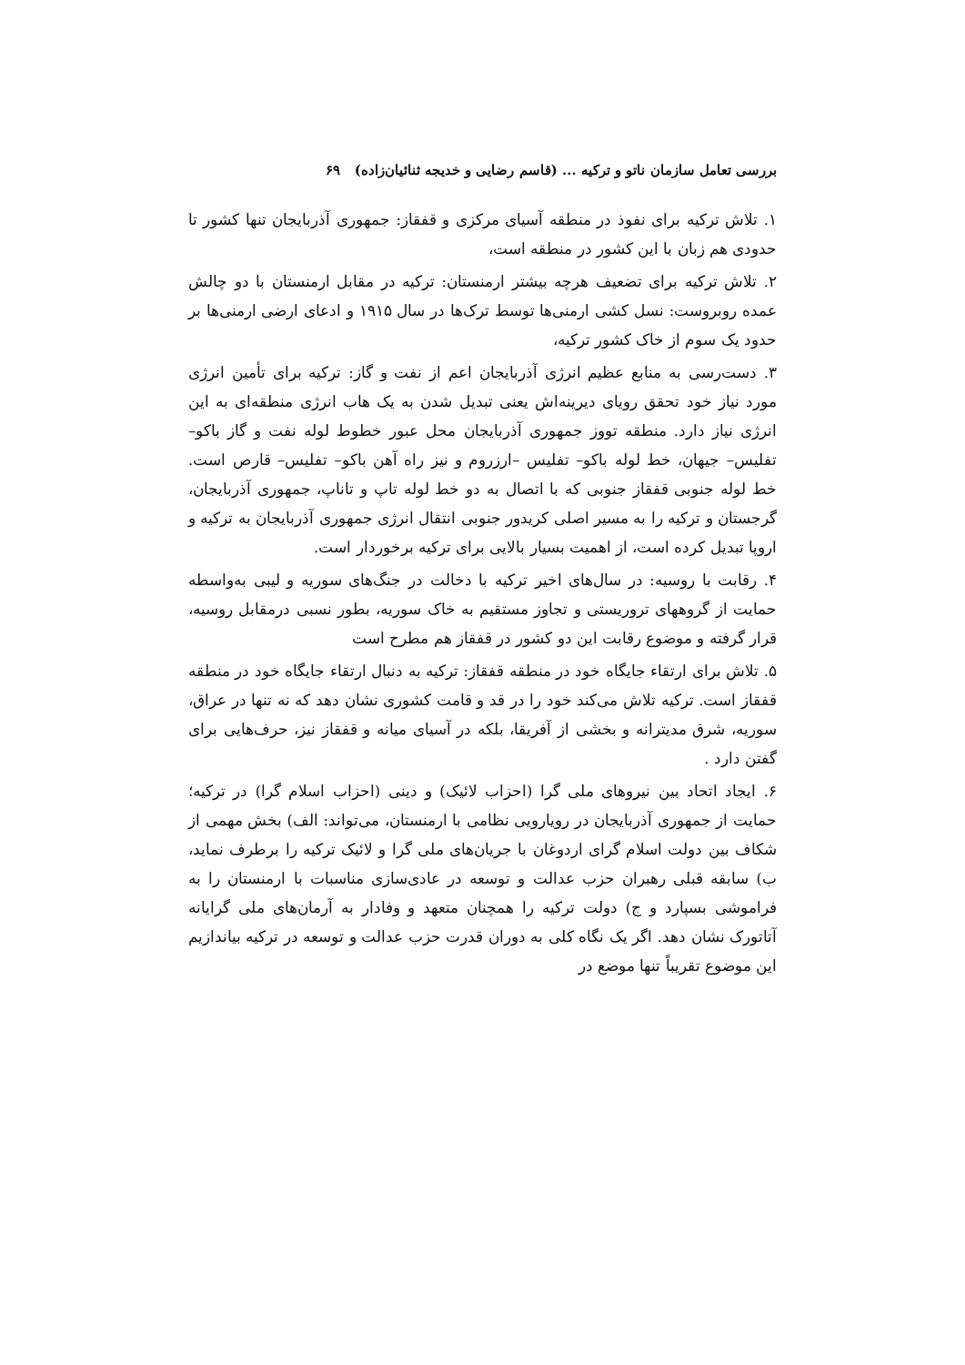بررسی تعامل سازمان ناتو و ترکیه ... (قاسم رضایی و خدیجه ثنائیان‌زاده) ۶۹
۱. تلاش ترکیه برای نفوذ در منطقه آسیای مرکزی و قفقاز: جمهوری آذربایجان تنها کشور تا حدودی هم زبان با این کشور در منطقه است،
۲. تلاش ترکیه برای تضعیف هرچه بیشتر ارمنستان: ترکیه در مقابل ارمنستان با دو چالش عمده روبروست: نسل کشی ارمنی‌ها توسط ترک‌ها در سال ۱۹۱۵ و ادعای ارضی ارمنی‌ها بر حدود یک سوم از خاک کشور ترکیه،
۳. دست‌رسی به منابع عظیم انرژی آذربایجان اعم از نفت و گاز: ترکیه برای تأمین انرژی مورد نیاز خود تحقق رویای دیرینه‌اش یعنی تبدیل شدن به یک هاب انرژی منطقه‌ای به این انرژی نیاز دارد. منطقه تووز جمهوری آذربایجان محل عبور خطوط لوله نفت و گاز باکو– تفلیس– جیهان، خط لوله باکو– تفلیس –ارزروم و نیز راه آهن باکو– تفلیس– قارص است. خط لوله جنوبی قفقاز جنوبی که با اتصال به دو خط لوله تاپ و تاناپ، جمهوری آذربایجان، گرجستان و ترکیه را به مسیر اصلی کریدور جنوبی انتقال انرژی جمهوری آذربایجان به ترکیه و اروپا تبدیل کرده است، از اهمیت بسیار بالایی برای ترکیه برخوردار است.
۴. رقابت با روسیه: در سال‌های اخیر ترکیه با دخالت در جنگ‌های سوریه و لیبی به‌واسطه حمایت از گروههای تروریستی و تجاوز مستقیم به خاک سوریه، بطور نسبی درمقابل روسیه، قرار گرفته و موضوع رقابت این دو کشور در قفقاز هم مطرح است
۵. تلاش برای ارتقاء جایگاه خود در منطقه قفقاز: ترکیه به دنبال ارتقاء جایگاه خود در منطقه قفقاز است. ترکیه تلاش می‌کند خود را در قد و قامت کشوری نشان دهد که نه تنها در عراق، سوریه، شرق مدیترانه و بخشی از آفریقا، بلکه در آسیای میانه و قفقاز نیز، حرف‌هایی برای گفتن دارد .
۶. ایجاد اتحاد بین نیروهای ملی گرا (احزاب لائیک) و دینی (احزاب اسلام گرا) در ترکیه؛ حمایت از جمهوری آذربایجان در رویارویی نظامی با ارمنستان، می‌تواند: الف) بخش مهمی از شکاف بین دولت اسلام گرای اردوغان با جریان‌های ملی گرا و لائیک ترکیه را برطرف نماید، ب) سابقه قبلی رهبران حزب عدالت و توسعه در عادی‌سازی مناسبات با ارمنستان را به فراموشی بسپارد و ج) دولت ترکیه را همچنان متعهد و وفادار به آرمان‌های ملی گرایانه آتاتورک نشان دهد. اگر یک نگاه کلی به دوران قدرت حزب عدالت و توسعه در ترکیه بیاندازیم این موضوع تقریباً تنها موضع در